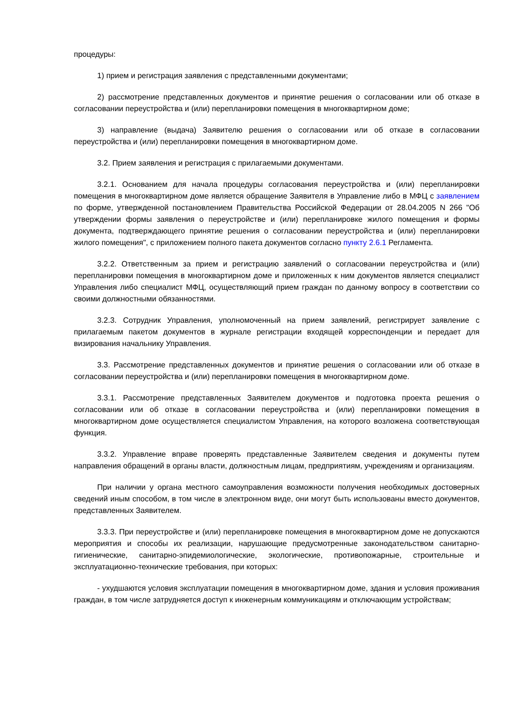процедуры:
1) прием и регистрация заявления с представленными документами;
2) рассмотрение представленных документов и принятие решения о согласовании или об отказе в согласовании переустройства и (или) перепланировки помещения в многоквартирном доме;
3) направление (выдача) Заявителю решения о согласовании или об отказе в согласовании переустройства и (или) перепланировки помещения в многоквартирном доме.
3.2. Прием заявления и регистрация с прилагаемыми документами.
3.2.1. Основанием для начала процедуры согласования переустройства и (или) перепланировки помещения в многоквартирном доме является обращение Заявителя в Управление либо в МФЦ с заявлением по форме, утвержденной постановлением Правительства Российской Федерации от 28.04.2005 N 266 "Об утверждении формы заявления о переустройстве и (или) перепланировке жилого помещения и формы документа, подтверждающего принятие решения о согласовании переустройства и (или) перепланировки жилого помещения", с приложением полного пакета документов согласно пункту 2.6.1 Регламента.
3.2.2. Ответственным за прием и регистрацию заявлений о согласовании переустройства и (или) перепланировки помещения в многоквартирном доме и приложенных к ним документов является специалист Управления либо специалист МФЦ, осуществляющий прием граждан по данному вопросу в соответствии со своими должностными обязанностями.
3.2.3. Сотрудник Управления, уполномоченный на прием заявлений, регистрирует заявление с прилагаемым пакетом документов в журнале регистрации входящей корреспонденции и передает для визирования начальнику Управления.
3.3. Рассмотрение представленных документов и принятие решения о согласовании или об отказе в согласовании переустройства и (или) перепланировки помещения в многоквартирном доме.
3.3.1. Рассмотрение представленных Заявителем документов и подготовка проекта решения о согласовании или об отказе в согласовании переустройства и (или) перепланировки помещения в многоквартирном доме осуществляется специалистом Управления, на которого возложена соответствующая функция.
3.3.2. Управление вправе проверять представленные Заявителем сведения и документы путем направления обращений в органы власти, должностным лицам, предприятиям, учреждениям и организациям.
При наличии у органа местного самоуправления возможности получения необходимых достоверных сведений иным способом, в том числе в электронном виде, они могут быть использованы вместо документов, представленных Заявителем.
3.3.3. При переустройстве и (или) перепланировке помещения в многоквартирном доме не допускаются мероприятия и способы их реализации, нарушающие предусмотренные законодательством санитарно-гигиенические, санитарно-эпидемиологические, экологические, противопожарные, строительные и эксплуатационно-технические требования, при которых:
- ухудшаются условия эксплуатации помещения в многоквартирном доме, здания и условия проживания граждан, в том числе затрудняется доступ к инженерным коммуникациям и отключающим устройствам;